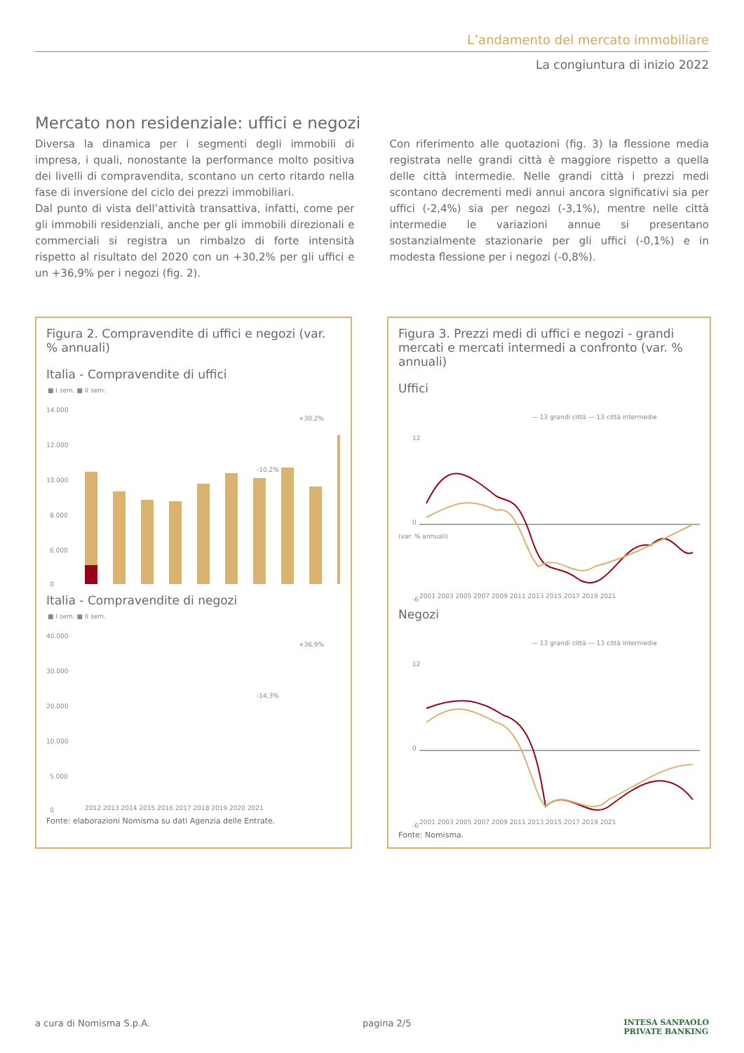L’andamento del mercato immobiliare
La congiuntura di inizio 2022
Mercato non residenziale: uffici e negozi
Diversa la dinamica per i segmenti degli immobili di impresa, i quali, nonostante la performance molto positiva dei livelli di compravendita, scontano un certo ritardo nella fase di inversione del ciclo dei prezzi immobiliari.
Dal punto di vista dell’attività transattiva, infatti, come per gli immobili residenziali, anche per gli immobili direzionali e commerciali si registra un rimbalzo di forte intensità rispetto al risultato del 2020 con un +30,2% per gli uffici e un +36,9% per i negozi (fig. 2).
Con riferimento alle quotazioni (fig. 3) la flessione media registrata nelle grandi città è maggiore rispetto a quella delle città intermedie. Nelle grandi città i prezzi medi scontano decrementi medi annui ancora significativi sia per uffici (-2,4%) sia per negozi (-3,1%), mentre nelle città intermedie le variazioni annue si presentano sostanzialmente stazionarie per gli uffici (-0,1%) e in modesta flessione per i negozi (-0,8%).
Figura 2. Compravendite di uffici e negozi (var. % annuali)
Italia - Compravendite di uffici
■ I sem. ■ II sem.
14.000
12.000
10.000
8.000
6.000
0
+30,2%
-10,2%
Italia - Compravendite di negozi
■ I sem. ■ II sem.
40.000
30.000
20.000
10.000
5.000
0
+36,9%
-14,3%
2012 2013 2014 2015 2016 2017 2018 2019 2020 2021
Fonte: elaborazioni Nomisma su dati Agenzia delle Entrate.
Figura 3. Prezzi medi di uffici e negozi - grandi mercati e mercati intermedi a confronto (var. % annuali)
Uffici
— 13 grandi città — 13 città intermedie
(var. % annuali)
12
0
-6
2001 2003 2005 2007 2009 2011 2013 2015 2017 2019 2021
Negozi
— 13 grandi città — 13 città intermedie
12
0
-6
2001 2003 2005 2007 2009 2011 2013 2015 2017 2019 2021
Fonte: Nomisma.
a cura di Nomisma S.p.A. pagina 2/5 INTESA SANPAOLO
PRIVATE BANKING